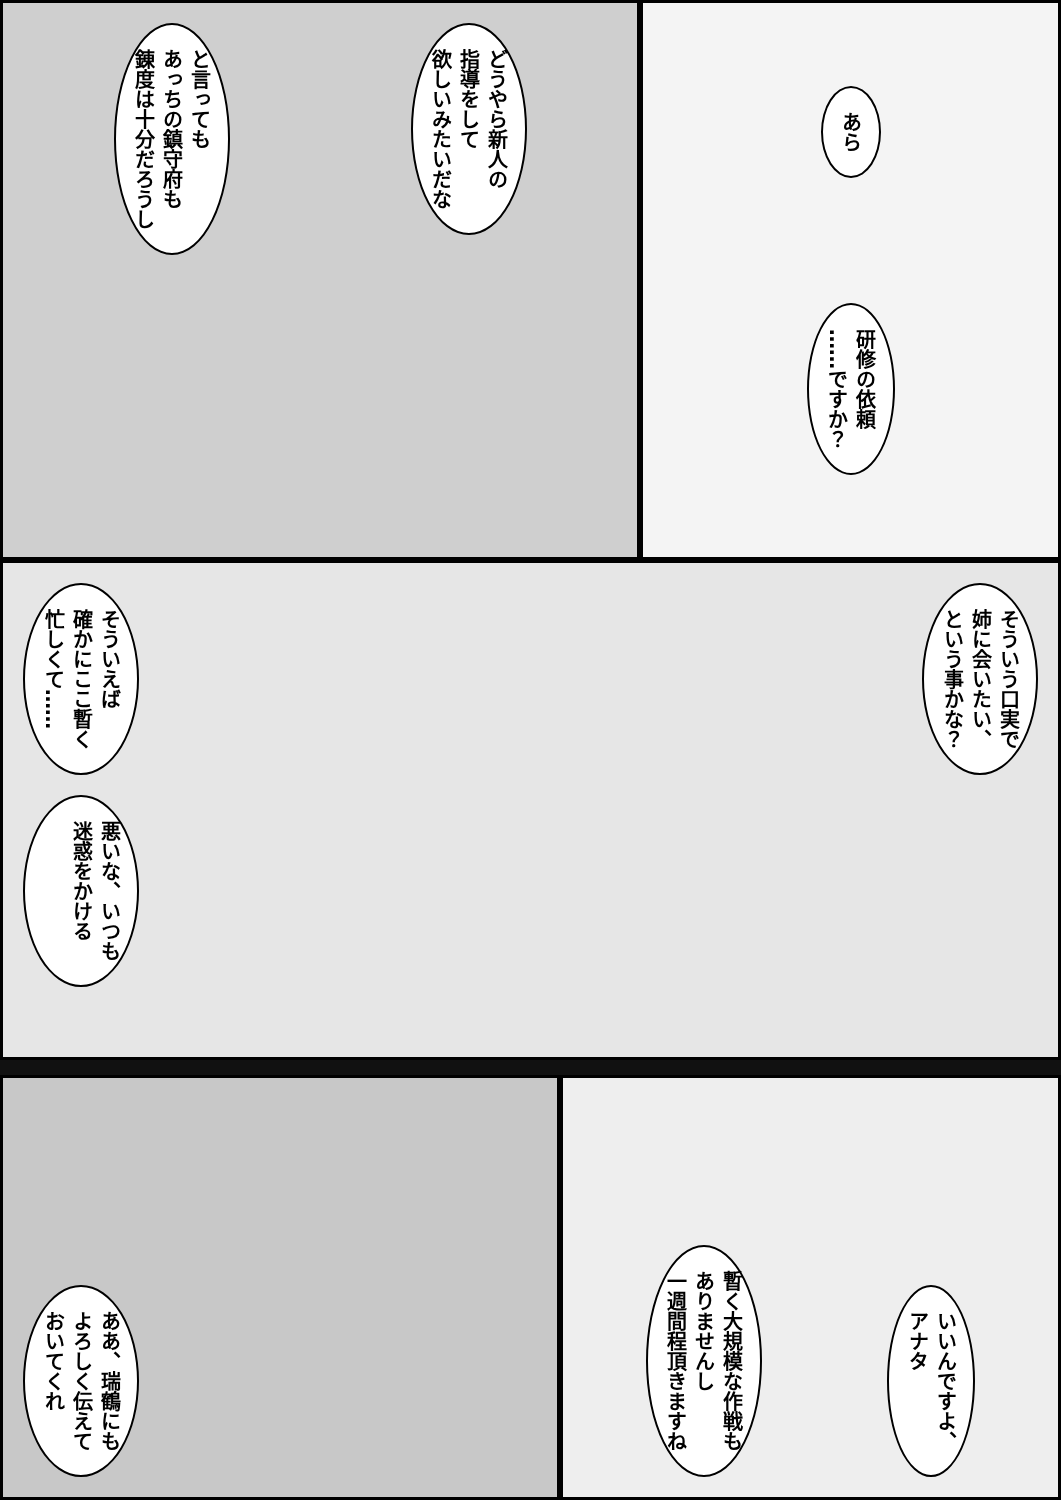と言っても
あっちの鎮守府も
錬度は十分だろうし
どうやら新人の
指導をして
欲しいみたいだな
あら
研修の依頼
……ですか？
そういえば
確かにここ暫く
忙しくて……
悪いな、いつも
迷惑をかける
そういう口実で
姉に会いたい、
という事かな？
ああ、瑞鶴にも
よろしく伝えて
おいてくれ
暫く大規模な作戦も
ありませんし
一週間程頂きますね
いいんですよ、
アナタ